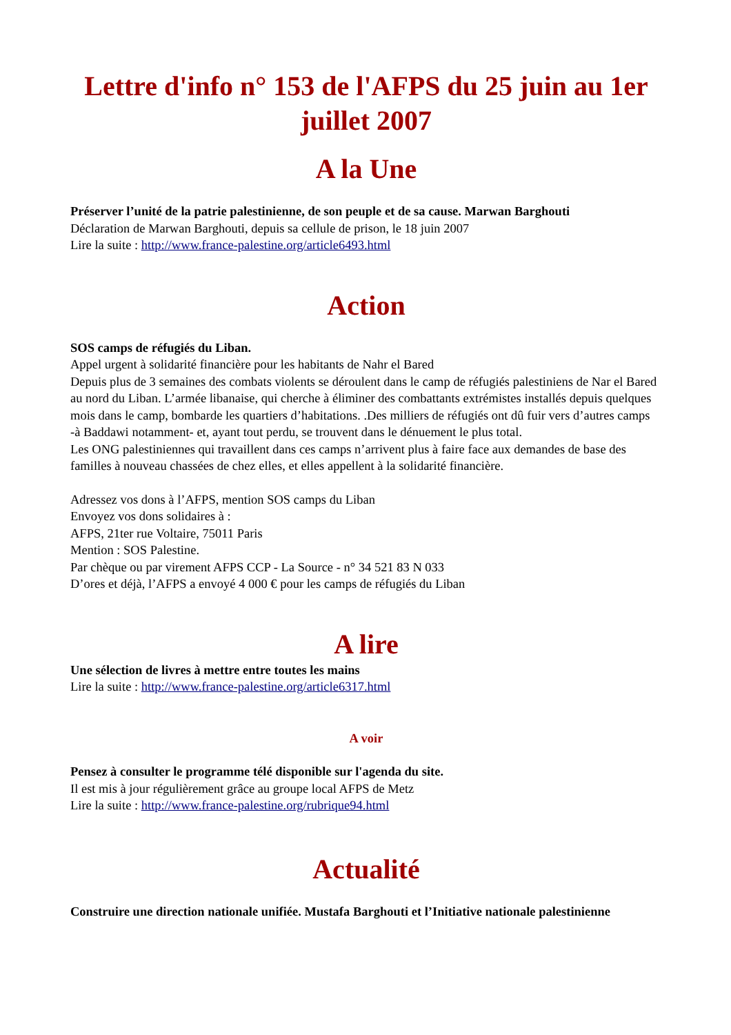Lettre d'info n° 153 de l'AFPS du 25 juin au 1er juillet 2007
A la Une
Préserver l’unité de la patrie palestinienne, de son peuple et de sa cause. Marwan Barghouti
Déclaration de Marwan Barghouti, depuis sa cellule de prison, le 18 juin 2007
Lire la suite : http://www.france-palestine.org/article6493.html
Action
SOS camps de réfugiés du Liban.
Appel urgent à solidarité financière pour les habitants de Nahr el Bared
Depuis plus de 3 semaines des combats violents se déroulent dans le camp de réfugiés palestiniens de Nar el Bared au nord du Liban. L’armée libanaise, qui cherche à éliminer des combattants extrémistes installés depuis quelques mois dans le camp, bombarde les quartiers d’habitations. .Des milliers de réfugiés ont dû fuir vers d’autres camps -à Baddawi notamment- et, ayant tout perdu, se trouvent dans le dénuement le plus total.
Les ONG palestiniennes qui travaillent dans ces camps n’arrivent plus à faire face aux demandes de base des familles à nouveau chassées de chez elles, et elles appellent à la solidarité financière.
Adressez vos dons à l’AFPS, mention SOS camps du Liban
Envoyez vos dons solidaires à :
AFPS, 21ter rue Voltaire, 75011 Paris
Mention : SOS Palestine.
Par chèque ou par virement AFPS CCP - La Source - n° 34 521 83 N 033
D’ores et déjà, l’AFPS a envoyé 4 000 € pour les camps de réfugiés du Liban
A lire
Une sélection de livres à mettre entre toutes les mains
Lire la suite : http://www.france-palestine.org/article6317.html
A voir
Pensez à consulter le programme télé disponible sur l'agenda du site.
Il est mis à jour régulièrement grâce au groupe local AFPS de Metz
Lire la suite : http://www.france-palestine.org/rubrique94.html
Actualité
Construire une direction nationale unifiée. Mustafa Barghouti et l’Initiative nationale palestinienne